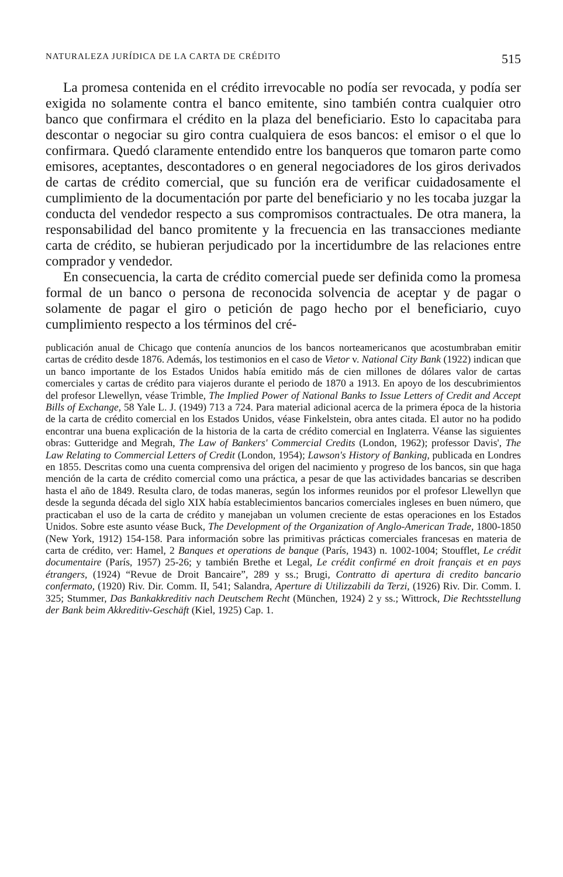NATURALEZA JURÍDICA DE LA CARTA DE CRÉDITO 515
La promesa contenida en el crédito irrevocable no podía ser revocada, y podía ser exigida no solamente contra el banco emitente, sino también contra cualquier otro banco que confirmara el crédito en la plaza del beneficiario. Esto lo capacitaba para descontar o negociar su giro contra cualquiera de esos bancos: el emisor o el que lo confirmara. Quedó claramente entendido entre los banqueros que tomaron parte como emisores, aceptantes, descontadores o en general negociadores de los giros derivados de cartas de crédito comercial, que su función era de verificar cuidadosamente el cumplimiento de la documentación por parte del beneficiario y no les tocaba juzgar la conducta del vendedor respecto a sus compromisos contractuales. De otra manera, la responsabilidad del banco promitente y la frecuencia en las transacciones mediante carta de crédito, se hubieran perjudicado por la incertidumbre de las relaciones entre comprador y vendedor.
En consecuencia, la carta de crédito comercial puede ser definida como la promesa formal de un banco o persona de reconocida solvencia de aceptar y de pagar o solamente de pagar el giro o petición de pago hecho por el beneficiario, cuyo cumplimiento respecto a los términos del cré-
publicación anual de Chicago que contenía anuncios de los bancos norteamericanos que acostumbraban emitir cartas de crédito desde 1876. Además, los testimonios en el caso de Vietor v. National City Bank (1922) indican que un banco importante de los Estados Unidos había emitido más de cien millones de dólares valor de cartas comerciales y cartas de crédito para viajeros durante el periodo de 1870 a 1913. En apoyo de los descubrimientos del profesor Llewellyn, véase Trimble, The Implied Power of National Banks to Issue Letters of Credit and Accept Bills of Exchange, 58 Yale L. J. (1949) 713 a 724. Para material adicional acerca de la primera época de la historia de la carta de crédito comercial en los Estados Unidos, véase Finkelstein, obra antes citada. El autor no ha podido encontrar una buena explicación de la historia de la carta de crédito comercial en Inglaterra. Véanse las siguientes obras: Gutteridge and Megrah, The Law of Bankers' Commercial Credits (London, 1962); professor Davis', The Law Relating to Commercial Letters of Credit (London, 1954); Lawson's History of Banking, publicada en Londres en 1855. Descritas como una cuenta comprensiva del origen del nacimiento y progreso de los bancos, sin que haga mención de la carta de crédito comercial como una práctica, a pesar de que las actividades bancarias se describen hasta el año de 1849. Resulta claro, de todas maneras, según los informes reunidos por el profesor Llewellyn que desde la segunda década del siglo XIX había establecimientos bancarios comerciales ingleses en buen número, que practicaban el uso de la carta de crédito y manejaban un volumen creciente de estas operaciones en los Estados Unidos. Sobre este asunto véase Buck, The Development of the Organization of Anglo-American Trade, 1800-1850 (New York, 1912) 154-158. Para información sobre las primitivas prácticas comerciales francesas en materia de carta de crédito, ver: Hamel, 2 Banques et operations de banque (París, 1943) n. 1002-1004; Stoufflet, Le crédit documentaire (París, 1957) 25-26; y también Brethe et Legal, Le crédit confirmé en droit français et en pays étrangers, (1924) “Revue de Droit Bancaire”, 289 y ss.; Brugi, Contratto di apertura di credito bancario confermato, (1920) Riv. Dir. Comm. II, 541; Salandra, Aperture di Utilizzabili da Terzi, (1926) Riv. Dir. Comm. I. 325; Stummer, Das Bankakkreditiv nach Deutschem Recht (München, 1924) 2 y ss.; Wittrock, Die Rechtsstellung der Bank beim Akkreditiv-Geschäft (Kiel, 1925) Cap. 1.